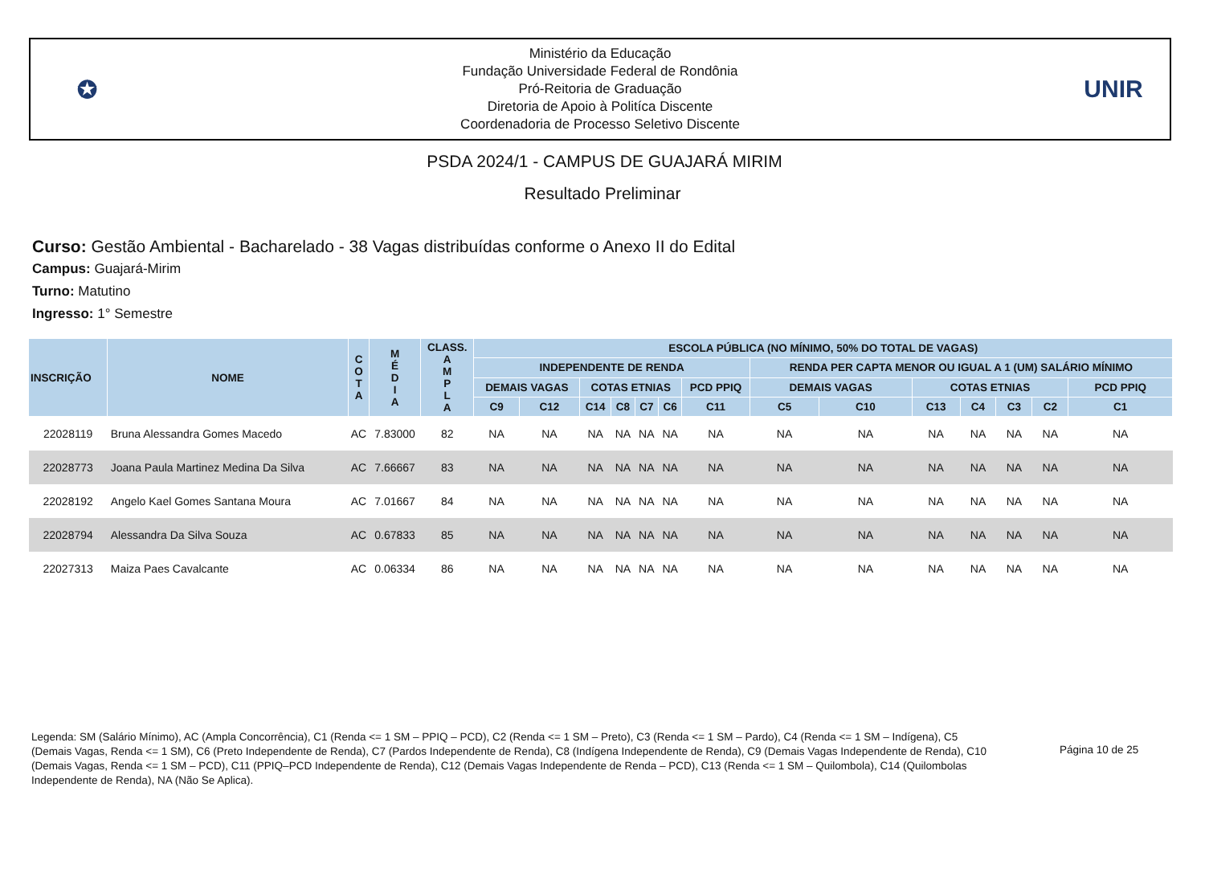✪
Ministério da Educação
Fundação Universidade Federal de Rondônia
Pró-Reitoria de Graduação
Diretoria de Apoio à Politíca Discente
Coordenadoria de Processo Seletivo Discente
UNIR
PSDA 2024/1 - CAMPUS DE GUAJARÁ MIRIM
Resultado Preliminar
Curso: Gestão Ambiental - Bacharelado - 38 Vagas distribuídas conforme o Anexo II do Edital
Campus: Guajará-Mirim
Turno: Matutino
Ingresso: 1° Semestre
| INSCRIÇÃO | NOME | C O T A | M É D I A | CLASS. A M P L A | ESCOLA PÚBLICA (NO MÍNIMO, 50% DO TOTAL DE VAGAS) | | | | | | | | | | | | | |
| --- | --- | --- | --- | --- | --- | --- | --- | --- | --- | --- | --- | --- | --- | --- | --- | --- | --- | --- |
| | | | | | INDEPENDENTE DE RENDA | | | | | | | RENDA PER CAPTA MENOR OU IGUAL A 1 (UM) SALÁRIO MÍNIMO | | | | | | |
| | | | | | DEMAIS VAGAS | | COTAS ETNIAS | | | | PCD PPIQ | DEMAIS VAGAS | | COTAS ETNIAS | | | | PCD PPIQ |
| | | | | | C9 | C12 | C14 | C8 | C7 | C6 | C11 | C5 | C10 | C13 | C4 | C3 | C2 | C1 |
| 22028119 | Bruna Alessandra Gomes Macedo | AC | 7.83000 | 82 | NA | NA | NA | NA | NA | NA | NA | NA | NA | NA | NA | NA | NA | NA |
| 22028773 | Joana Paula Martinez Medina Da Silva | AC | 7.66667 | 83 | NA | NA | NA | NA | NA | NA | NA | NA | NA | NA | NA | NA | NA | NA |
| 22028192 | Angelo Kael Gomes Santana Moura | AC | 7.01667 | 84 | NA | NA | NA | NA | NA | NA | NA | NA | NA | NA | NA | NA | NA | NA |
| 22028794 | Alessandra Da Silva Souza | AC | 0.67833 | 85 | NA | NA | NA | NA | NA | NA | NA | NA | NA | NA | NA | NA | NA | NA |
| 22027313 | Maiza Paes Cavalcante | AC | 0.06334 | 86 | NA | NA | NA | NA | NA | NA | NA | NA | NA | NA | NA | NA | NA | NA |
Legenda: SM (Salário Mínimo), AC (Ampla Concorrência), C1 (Renda <= 1 SM – PPIQ – PCD), C2 (Renda <= 1 SM – Preto), C3 (Renda <= 1 SM – Pardo), C4 (Renda <= 1 SM – Indígena), C5 (Demais Vagas, Renda <= 1 SM), C6 (Preto Independente de Renda), C7 (Pardos Independente de Renda), C8 (Indígena Independente de Renda), C9 (Demais Vagas Independente de Renda), C10 (Demais Vagas, Renda <= 1 SM – PCD), C11 (PPIQ–PCD Independente de Renda), C12 (Demais Vagas Independente de Renda – PCD), C13 (Renda <= 1 SM – Quilombola), C14 (Quilombolas Independente de Renda), NA (Não Se Aplica).
Página 10 de 25